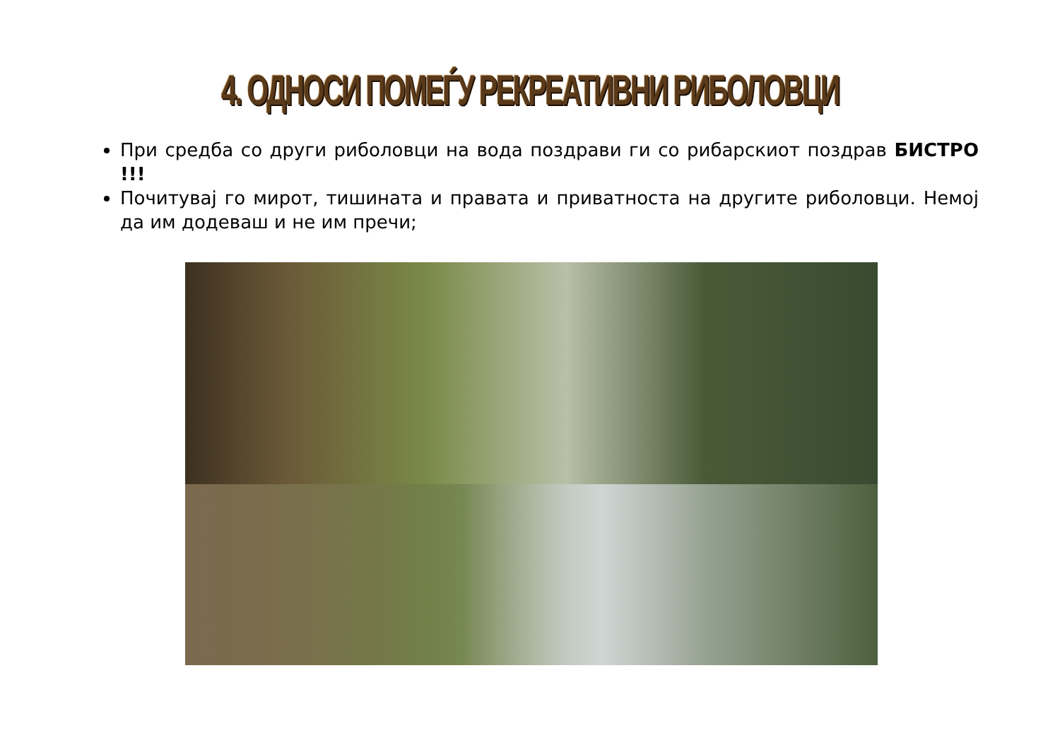4. ОДНОСИ ПОМЕЃУ РЕКРЕАТИВНИ РИБОЛОВЦИ
При средба со други риболовци на вода поздрави ги со рибарскиот поздрав БИСТРО !!!
Почитувај го мирот, тишината и правата и приватноста на другите риболовци. Немој да им додеваш и не им пречи;